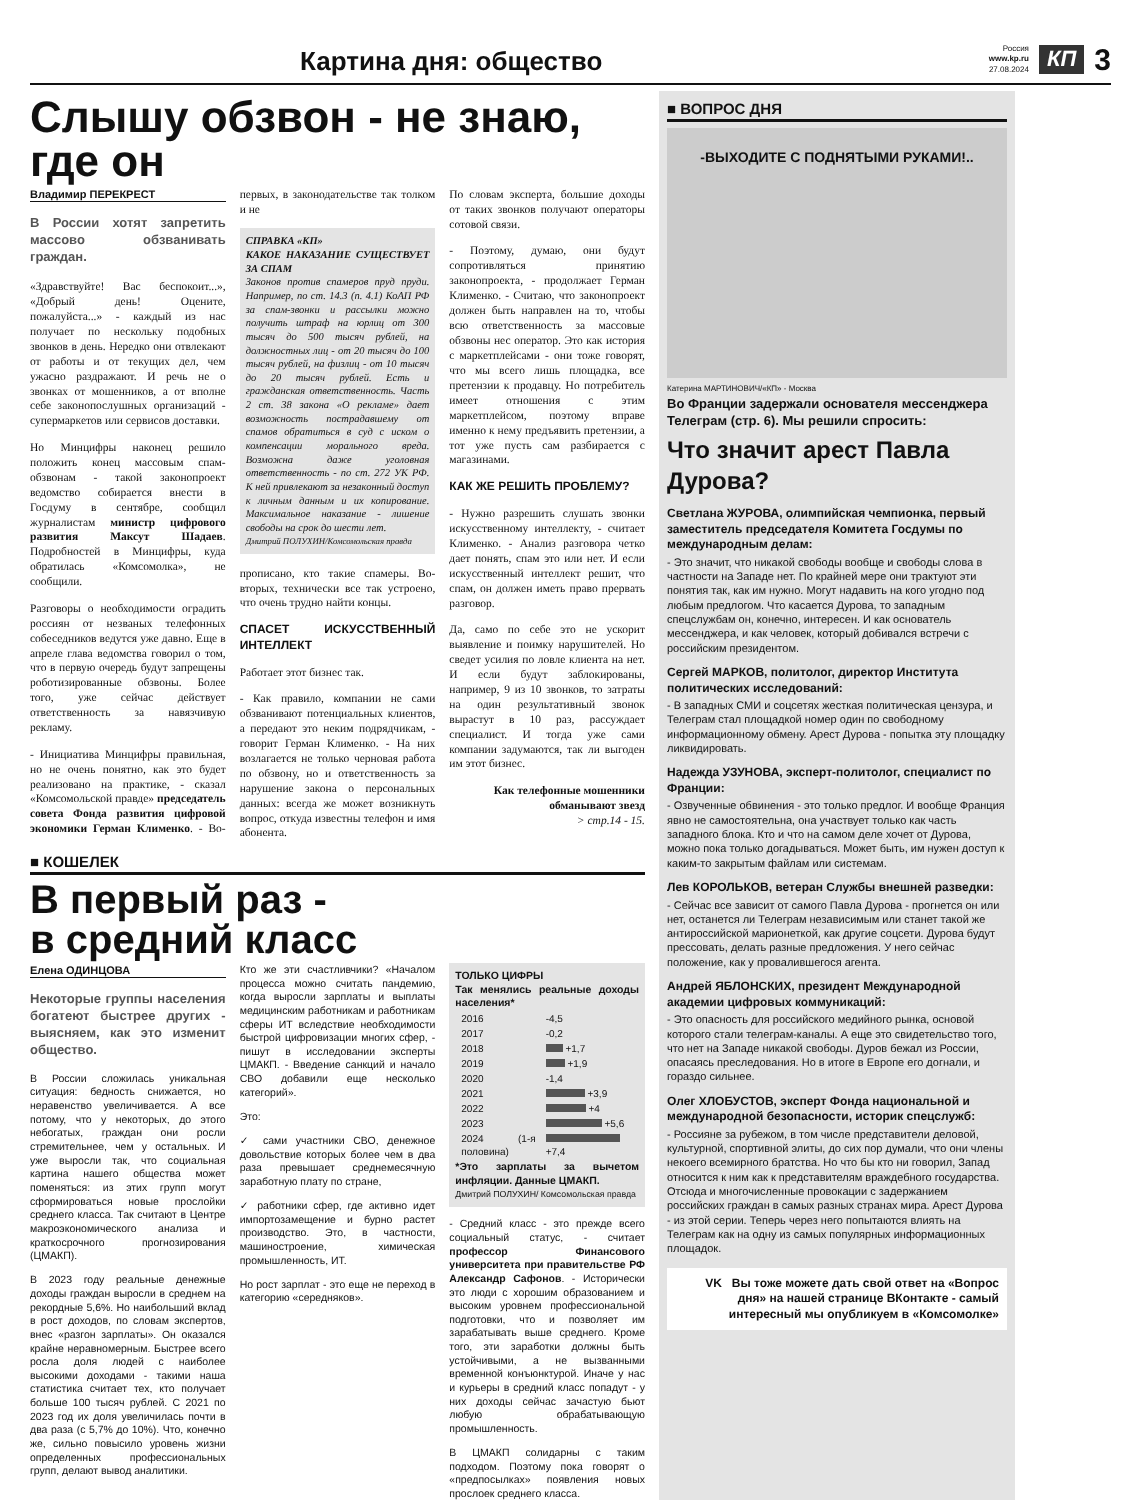Картина дня: общество
Россия
www.kp.ru
27.08.2024
КП 3
Слышу обзвон - не знаю, где он
Владимир ПЕРЕКРЕСТ
В России хотят запретить массово обзванивать граждан.
«Здравствуйте! Вас беспокоит...», «Добрый день! Оцените, пожалуйста...» - каждый из нас получает по нескольку подобных звонков в день. Нередко они отвлекают от работы и от текущих дел, чем ужасно раздражают. И речь не о звонках от мошенников, а от вполне себе законопослушных организаций - супермаркетов или сервисов доставки.
Но Минцифры наконец решило положить конец массовым спам-обзвонам - такой законопроект ведомство собирается внести в Госдуму в сентябре, сообщил журналистам министр цифрового развития Максут Шадаев. Подробностей в Минцифры, куда обратилась «Комсомолка», не сообщили.
Разговоры о необходимости оградить россиян от незваных телефонных собеседников ведутся уже давно. Еще в апреле глава ведомства говорил о том, что в первую очередь будут запрещены роботизированные обзвоны. Более того, уже сейчас действует ответственность за навязчивую рекламу.
- Инициатива Минцифры правильная, но не очень понятно, как это будет реализовано на практике, - сказал «Комсомольской правде» председатель совета Фонда развития цифровой экономики Герман Клименко. - Во-первых, в законодательстве так толком и не
СПРАВКА «КП»
КАКОЕ НАКАЗАНИЕ СУЩЕСТВУЕТ ЗА СПАМ
Законов против спамеров пруд пруди. Например, по ст. 14.3 (п. 4.1) КоАП РФ за спам-звонки и рассылки можно получить штраф на юрлиц от 300 тысяч до 500 тысяч рублей, на должностных лиц - от 20 тысяч до 100 тысяч рублей, на физлиц - от 10 тысяч до 20 тысяч рублей. Есть и гражданская ответственность. Часть 2 ст. 38 закона «О рекламе» дает возможность пострадавшему от спамов обратиться в суд с иском о компенсации морального вреда. Возможна даже уголовная ответственность - по ст. 272 УК РФ. К ней привлекают за незаконный доступ к личным данным и их копирование. Максимальное наказание - лишение свободы на срок до шести лет.
Дмитрий ПОЛУХИН/Комсомольская правда
прописано, кто такие спамеры. Во-вторых, технически все так устроено, что очень трудно найти концы.
СПАСЕТ ИСКУССТВЕННЫЙ ИНТЕЛЛЕКТ
Работает этот бизнес так.
- Как правило, компании не сами обзванивают потенциальных клиентов, а передают это неким подрядчикам, - говорит Герман Клименко. - На них возлагается не только черновая работа по обзвону, но и ответственность за нарушение закона о персональных данных: всегда же может возникнуть вопрос, откуда известны телефон и имя абонента.
По словам эксперта, большие доходы от таких звонков получают операторы сотовой связи.
- Поэтому, думаю, они будут сопротивляться принятию законопроекта, - продолжает Герман Клименко. - Считаю, что законопроект должен быть направлен на то, чтобы всю ответственность за массовые обзвоны нес оператор. Это как история с маркетплейсами - они тоже говорят, что мы всего лишь площадка, все претензии к продавцу. Но потребитель имеет отношения с этим маркетплейсом, поэтому вправе именно к нему предъявить претензии, а тот уже пусть сам разбирается с магазинами.
КАК ЖЕ РЕШИТЬ ПРОБЛЕМУ?
- Нужно разрешить слушать звонки искусственному интеллекту, - считает Клименко. - Анализ разговора четко дает понять, спам это или нет. И если искусственный интеллект решит, что спам, он должен иметь право прервать разговор.
Да, само по себе это не ускорит выявление и поимку нарушителей. Но сведет усилия по ловле клиента на нет. И если будут заблокированы, например, 9 из 10 звонков, то затраты на один результативный звонок вырастут в 10 раз, рассуждает специалист. И тогда уже сами компании задумаются, так ли выгоден им этот бизнес.
Как телефонные мошенники обманывают звезд
> стр.14 - 15.
■ КОШЕЛЕК
В первый раз -
в средний класс
Елена ОДИНЦОВА
Некоторые группы населения богатеют быстрее других - выясняем, как это изменит общество.
В России сложилась уникальная ситуация: бедность снижается, но неравенство увеличивается. А все потому, что у некоторых, до этого небогатых, граждан они росли стремительнее, чем у остальных. И уже выросли так, что социальная картина нашего общества может поменяться: из этих групп могут сформироваться новые прослойки среднего класса. Так считают в Центре макроэкономического анализа и краткосрочного прогнозирования (ЦМАКП).
В 2023 году реальные денежные доходы граждан выросли в среднем на рекордные 5,6%. Но наибольший вклад в рост доходов, по словам экспертов, внес «разгон зарплаты». Он оказался крайне неравномерным. Быстрее всего росла доля людей с наиболее высокими доходами - такими наша статистика считает тех, кто получает больше 100 тысяч рублей. С 2021 по 2023 год их доля увеличилась почти в два раза (с 5,7% до 10%). Что, конечно же, сильно повысило уровень жизни определенных профессиональных групп, делают вывод аналитики.
Кто же эти счастливчики? «Началом процесса можно считать пандемию, когда выросли зарплаты и выплаты медицинским работникам и работникам сферы ИТ вследствие необходимости быстрой цифровизации многих сфер, - пишут в исследовании эксперты ЦМАКП. - Введение санкций и начало СВО добавили еще несколько категорий».
Это:
✓ сами участники СВО, денежное довольствие которых более чем в два раза превышает среднемесячную заработную плату по стране,
✓ работники сфер, где активно идет импортозамещение и бурно растет производство. Это, в частности, машиностроение, химическая промышленность, ИТ.
Но рост зарплат - это еще не переход в категорию «середняков».
ТОЛЬКО ЦИФРЫ
Так менялись реальные доходы населения*
| 2016 | -4,5 |
| 2017 | -0,2 |
| 2018 | +1,7 |
| 2019 | +1,9 |
| 2020 | -1,4 |
| 2021 | +3,9 |
| 2022 | +4 |
| 2023 | +5,6 |
| 2024 (1-я половина) | +7,4 |
*Это зарплаты за вычетом инфляции. Данные ЦМАКП.
Дмитрий ПОЛУХИН/ Комсомольская правда
- Средний класс - это прежде всего социальный статус, - считает профессор Финансового университета при правительстве РФ Александр Сафонов. - Исторически это люди с хорошим образованием и высоким уровнем профессиональной подготовки, что и позволяет им зарабатывать выше среднего. Кроме того, эти заработки должны быть устойчивыми, а не вызванными временной конъюнктурой. Иначе у нас и курьеры в средний класс попадут - у них доходы сейчас зачастую бьют любую обрабатывающую промышленность.
В ЦМАКП солидарны с таким подходом. Поэтому пока говорят о «предпосылках» появления новых прослоек среднего класса.
■ ВОПРОС ДНЯ
-ВЫХОДИТЕ С ПОДНЯТЫМИ РУКАМИ!..
Катерина МАРТИНОВИЧ/«КП» - Москва
Во Франции задержали основателя мессенджера Телеграм (стр. 6). Мы решили спросить:
Что значит арест Павла Дурова?
Светлана ЖУРОВА, олимпийская чемпионка, первый заместитель председателя Комитета Госдумы по международным делам:
- Это значит, что никакой свободы вообще и свободы слова в частности на Западе нет. По крайней мере они трактуют эти понятия так, как им нужно. Могут надавить на кого угодно под любым предлогом. Что касается Дурова, то западным спецслужбам он, конечно, интересен. И как основатель мессенджера, и как человек, который добивался встречи с российским президентом.
Сергей МАРКОВ, политолог, директор Института политических исследований:
- В западных СМИ и соцсетях жесткая политическая цензура, и Телеграм стал площадкой номер один по свободному информационному обмену. Арест Дурова - попытка эту площадку ликвидировать.
Надежда УЗУНОВА, эксперт-политолог, специалист по Франции:
- Озвученные обвинения - это только предлог. И вообще Франция явно не самостоятельна, она участвует только как часть западного блока. Кто и что на самом деле хочет от Дурова, можно пока только догадываться. Может быть, им нужен доступ к каким-то закрытым файлам или системам.
Лев КОРОЛЬКОВ, ветеран Службы внешней разведки:
- Сейчас все зависит от самого Павла Дурова - прогнется он или нет, останется ли Телеграм независимым или станет такой же антироссийской марионеткой, как другие соцсети. Дурова будут прессовать, делать разные предложения. У него сейчас положение, как у провалившегося агента.
Андрей ЯБЛОНСКИХ, президент Международной академии цифровых коммуникаций:
- Это опасность для российского медийного рынка, основой которого стали телеграм-каналы. А еще это свидетельство того, что нет на Западе никакой свободы. Дуров бежал из России, опасаясь преследования. Но в итоге в Европе его догнали, и гораздо сильнее.
Олег ХЛОБУСТОВ, эксперт Фонда национальной и международной безопасности, историк спецслужб:
- Россияне за рубежом, в том числе представители деловой, культурной, спортивной элиты, до сих пор думали, что они члены некоего всемирного братства. Но что бы кто ни говорил, Запад относится к ним как к представителям враждебного государства. Отсюда и многочисленные провокации с задержанием российских граждан в самых разных странах мира. Арест Дурова - из этой серии. Теперь через него попытаются влиять на Телеграм как на одну из самых популярных информационных площадок.
VK Вы тоже можете дать свой ответ на «Вопрос дня» на нашей странице ВКонтакте - самый интересный мы опубликуем в «Комсомолке»